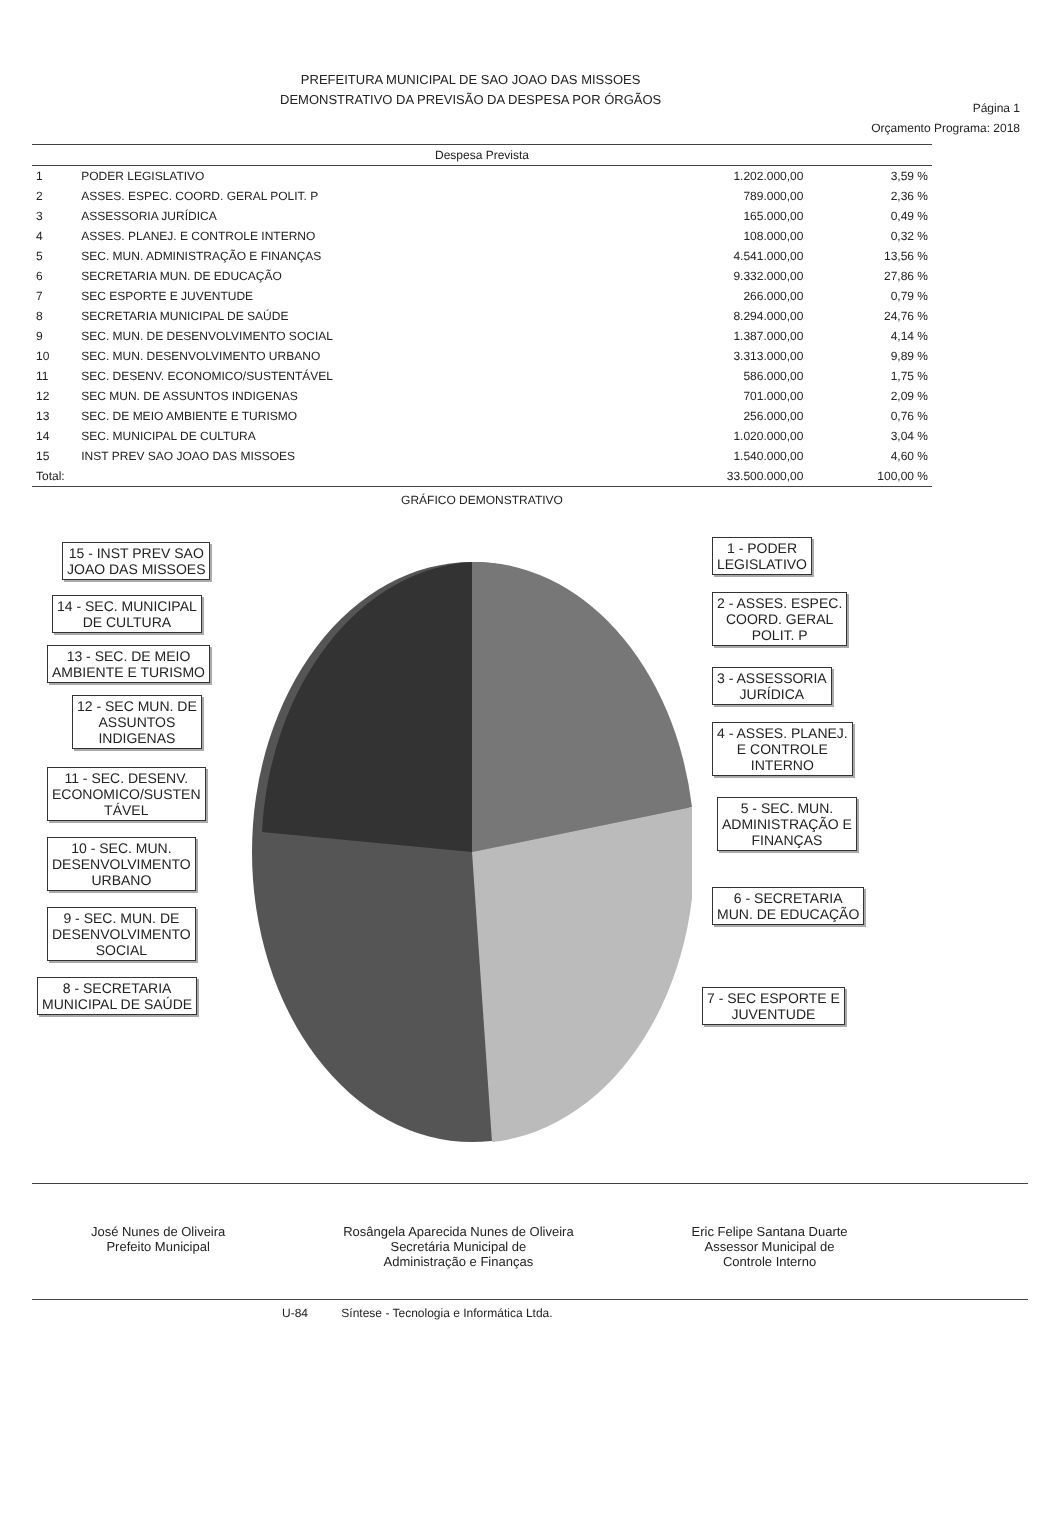PREFEITURA MUNICIPAL DE SAO JOAO DAS MISSOES
DEMONSTRATIVO DA PREVISÃO DA DESPESA POR ÓRGÃOS
Página 1
Orçamento Programa: 2018
| Despesa Prevista | | | |
| --- | --- | --- | --- |
| 1 | PODER LEGISLATIVO | 1.202.000,00 | 3,59 % |
| 2 | ASSES. ESPEC. COORD. GERAL POLIT. P | 789.000,00 | 2,36 % |
| 3 | ASSESSORIA JURÍDICA | 165.000,00 | 0,49 % |
| 4 | ASSES. PLANEJ. E CONTROLE INTERNO | 108.000,00 | 0,32 % |
| 5 | SEC. MUN. ADMINISTRAÇÃO E FINANÇAS | 4.541.000,00 | 13,56 % |
| 6 | SECRETARIA MUN. DE EDUCAÇÃO | 9.332.000,00 | 27,86 % |
| 7 | SEC ESPORTE E JUVENTUDE | 266.000,00 | 0,79 % |
| 8 | SECRETARIA MUNICIPAL DE SAÚDE | 8.294.000,00 | 24,76 % |
| 9 | SEC. MUN. DE DESENVOLVIMENTO SOCIAL | 1.387.000,00 | 4,14 % |
| 10 | SEC. MUN. DESENVOLVIMENTO URBANO | 3.313.000,00 | 9,89 % |
| 11 | SEC. DESENV. ECONOMICO/SUSTENTÁVEL | 586.000,00 | 1,75 % |
| 12 | SEC MUN. DE ASSUNTOS INDIGENAS | 701.000,00 | 2,09 % |
| 13 | SEC. DE MEIO AMBIENTE E TURISMO | 256.000,00 | 0,76 % |
| 14 | SEC. MUNICIPAL DE CULTURA | 1.020.000,00 | 3,04 % |
| 15 | INST PREV SAO JOAO DAS MISSOES | 1.540.000,00 | 4,60 % |
| Total: | | 33.500.000,00 | 100,00 % |
GRÁFICO DEMONSTRATIVO
15 - INST PREV SAO
JOAO DAS MISSOES
14 - SEC. MUNICIPAL
DE CULTURA
13 - SEC. DE MEIO
AMBIENTE E TURISMO
12 - SEC MUN. DE
ASSUNTOS
INDIGENAS
11 - SEC. DESENV.
ECONOMICO/SUSTEN
TÁVEL
10 - SEC. MUN.
DESENVOLVIMENTO
URBANO
9 - SEC. MUN. DE
DESENVOLVIMENTO
SOCIAL
8 - SECRETARIA
MUNICIPAL DE SAÚDE
1 - PODER
LEGISLATIVO
2 - ASSES. ESPEC.
COORD. GERAL
POLIT. P
3 - ASSESSORIA
JURÍDICA
4 - ASSES. PLANEJ.
E CONTROLE
INTERNO
5 - SEC. MUN.
ADMINISTRAÇÃO E
FINANÇAS
6 - SECRETARIA
MUN. DE EDUCAÇÃO
7 - SEC ESPORTE E
JUVENTUDE
José Nunes de Oliveira
Prefeito Municipal
Rosângela Aparecida Nunes de Oliveira
Secretária Municipal de
Administração e Finanças
Eric Felipe Santana Duarte
Assessor Municipal de
Controle Interno
U-84 Síntese - Tecnologia e Informática Ltda.